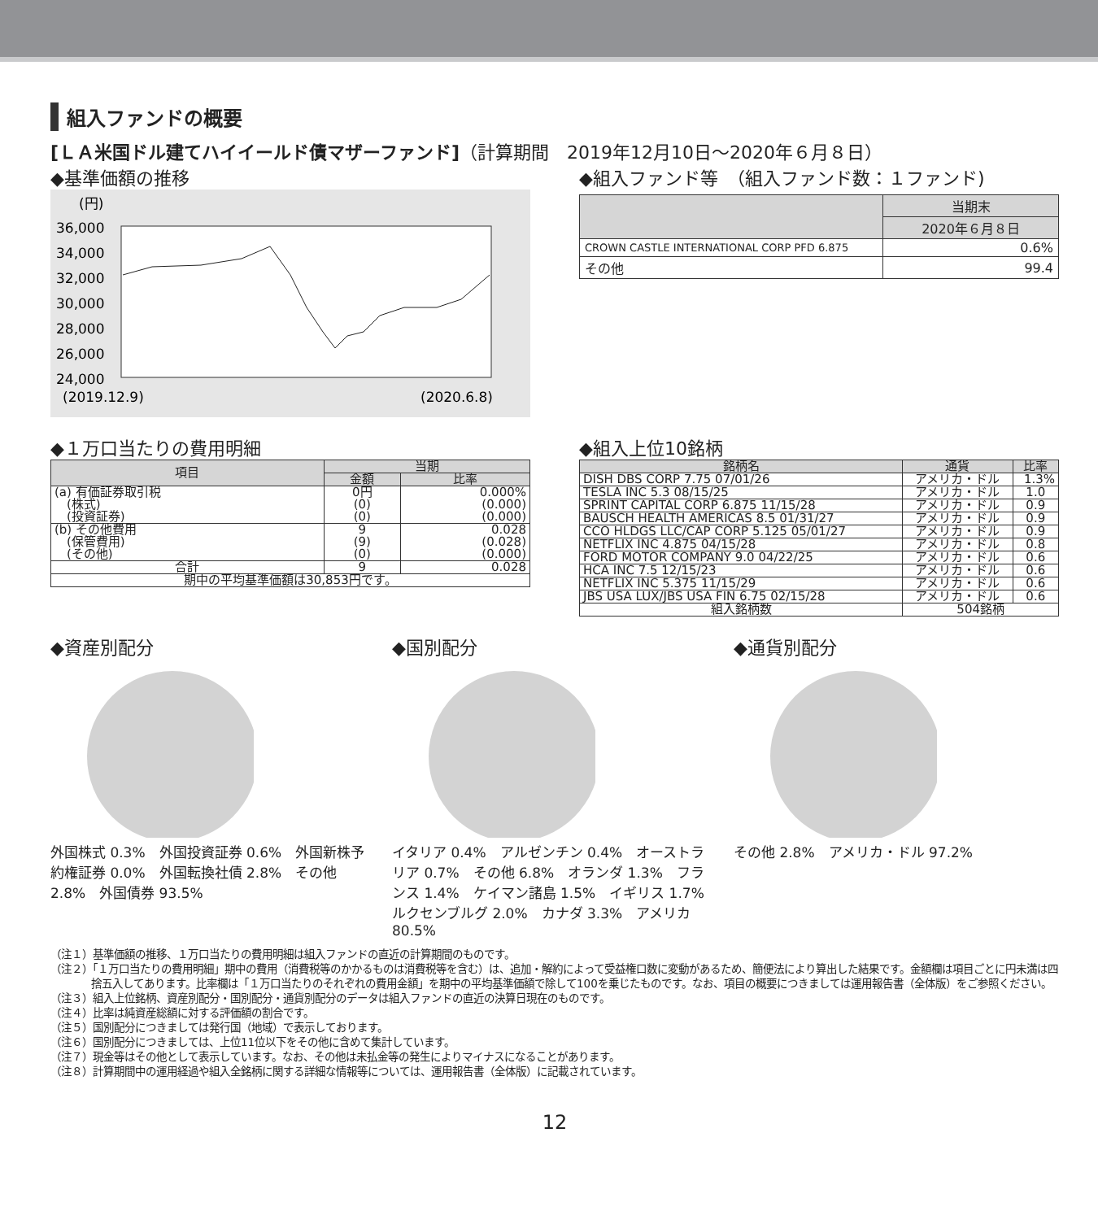組入ファンドの概要
[ＬＡ米国ドル建てハイイールド債マザーファンド]（計算期間　2019年12月10日～2020年６月８日）
◆基準価額の推移
(円)
36,000
34,000
32,000
30,000
28,000
26,000
24,000
(2019.12.9)
(2020.6.8)
◆組入ファンド等　（組入ファンド数：１ファンド)
| | 当期末 |
| --- | --- |
| | 2020年６月８日 |
| CROWN CASTLE INTERNATIONAL CORP PFD 6.875 | 0.6% |
| その他 | 99.4 |
◆１万口当たりの費用明細
| 項目 | 当期 | |
| --- | --- | --- |
| | 金額 | 比率 |
| (a) 有価証券取引税 (株式) (投資証券) | 0円 (0) (0) | 0.000% (0.000) (0.000) |
| (b) その他費用 (保管費用) (その他) | 9 (9) (0) | 0.028 (0.028) (0.000) |
| 合計 | 9 | 0.028 |
| 期中の平均基準価額は30,853円です。 | | |
◆組入上位10銘柄
| 銘柄名 | 通貨 | 比率 |
| --- | --- | --- |
| DISH DBS CORP 7.75 07/01/26 | アメリカ・ドル | 1.3% |
| TESLA INC 5.3 08/15/25 | アメリカ・ドル | 1.0 |
| SPRINT CAPITAL CORP 6.875 11/15/28 | アメリカ・ドル | 0.9 |
| BAUSCH HEALTH AMERICAS 8.5 01/31/27 | アメリカ・ドル | 0.9 |
| CCO HLDGS LLC/CAP CORP 5.125 05/01/27 | アメリカ・ドル | 0.9 |
| NETFLIX INC 4.875 04/15/28 | アメリカ・ドル | 0.8 |
| FORD MOTOR COMPANY 9.0 04/22/25 | アメリカ・ドル | 0.6 |
| HCA INC 7.5 12/15/23 | アメリカ・ドル | 0.6 |
| NETFLIX INC 5.375 11/15/29 | アメリカ・ドル | 0.6 |
| JBS USA LUX/JBS USA FIN 6.75 02/15/28 | アメリカ・ドル | 0.6 |
| 組入銘柄数 | 504銘柄 | |
◆資産別配分
外国株式 0.3%　外国投資証券 0.6%　外国新株予約権証券 0.0%　外国転換社債 2.8%　その他 2.8%　外国債券 93.5%
◆国別配分
イタリア 0.4%　アルゼンチン 0.4%　オーストラリア 0.7%　その他 6.8%　オランダ 1.3%　フランス 1.4%　ケイマン諸島 1.5%　イギリス 1.7%　ルクセンブルグ 2.0%　カナダ 3.3%　アメリカ 80.5%
◆通貨別配分
その他 2.8%　アメリカ・ドル 97.2%
（注１）基準価額の推移、１万口当たりの費用明細は組入ファンドの直近の計算期間のものです。
（注２）「１万口当たりの費用明細」期中の費用（消費税等のかかるものは消費税等を含む）は、追加・解約によって受益権口数に変動があるため、簡便法により算出した結果です。金額欄は項目ごとに円未満は四捨五入してあります。比率欄は「１万口当たりのそれぞれの費用金額」を期中の平均基準価額で除して100を乗じたものです。なお、項目の概要につきましては運用報告書（全体版）をご参照ください。
（注３）組入上位銘柄、資産別配分・国別配分・通貨別配分のデータは組入ファンドの直近の決算日現在のものです。
（注４）比率は純資産総額に対する評価額の割合です。
（注５）国別配分につきましては発行国（地域）で表示しております。
（注６）国別配分につきましては、上位11位以下をその他に含めて集計しています。
（注７）現金等はその他として表示しています。なお、その他は未払金等の発生によりマイナスになることがあります。
（注８）計算期間中の運用経過や組入全銘柄に関する詳細な情報等については、運用報告書（全体版）に記載されています。
12